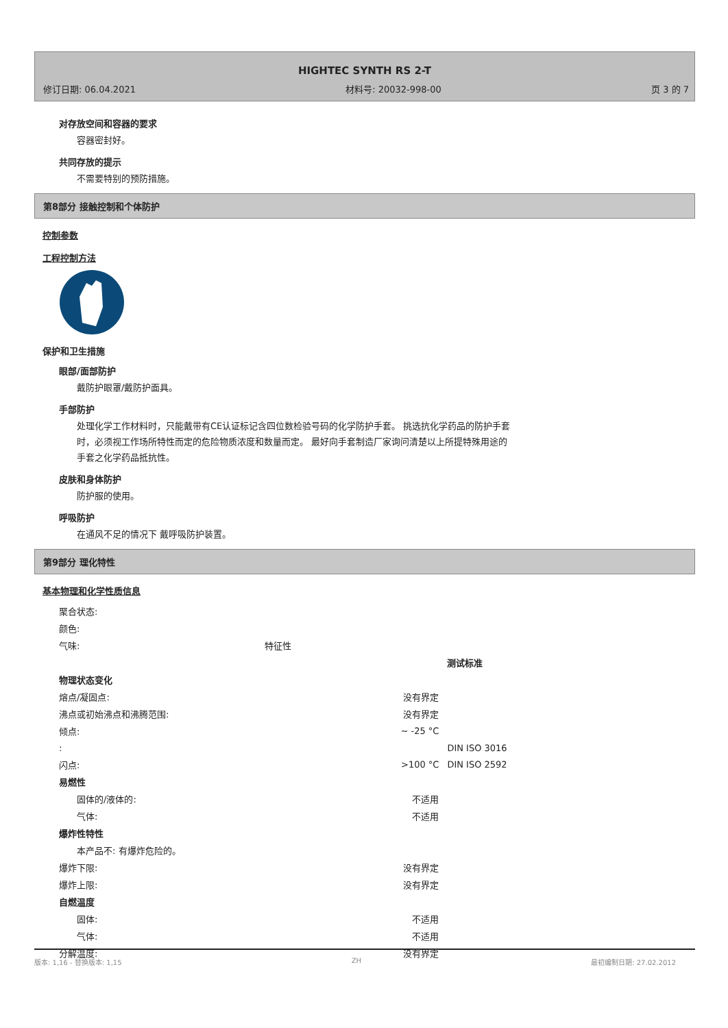HIGHTEC SYNTH RS 2-T
修订日期: 06.04.2021 材料号: 20032-998-00 页 3 的 7
对存放空间和容器的要求
容器密封好。
共同存放的提示
不需要特别的预防措施。
第8部分 接触控制和个体防护
控制参数
工程控制方法
保护和卫生措施
眼部/面部防护
戴防护眼罩/戴防护面具。
手部防护
处理化学工作材料时，只能戴带有CE认证标记含四位数检验号码的化学防护手套。 挑选抗化学药品的防护手套
时，必须视工作场所特性而定的危险物质浓度和数量而定。 最好向手套制造厂家询问清楚以上所提特殊用途的
手套之化学药品抵抗性。
皮肤和身体防护
防护服的使用。
呼吸防护
在通风不足的情况下 戴呼吸防护装置。
第9部分 理化特性
基本物理和化学性质信息
| 聚合状态: | | | |
| 颜色: | | | |
| 气味: | 特征性 | | |
| | | | 测试标准 |
| 物理状态变化 | | | |
| 熔点/凝固点: | | 没有界定 | |
| 沸点或初始沸点和沸腾范围: | | 没有界定 | |
| 倾点: | | ~ -25 °C | |
| : | | | DIN ISO 3016 |
| 闪点: | | >100 °C | DIN ISO 2592 |
| 易燃性 | | | |
| 固体的/液体的: | | 不适用 | |
| 气体: | | 不适用 | |
| 爆炸性特性 | | | |
| 本产品不: 有爆炸危险的。 | | | |
| 爆炸下限: | | 没有界定 | |
| 爆炸上限: | | 没有界定 | |
| 自燃温度 | | | |
| 固体: | | 不适用 | |
| 气体: | | 不适用 | |
| 分解温度: | | 没有界定 | |
版本: 1,16 - 替换版本: 1,15 ZH 最初编制日期: 27.02.2012